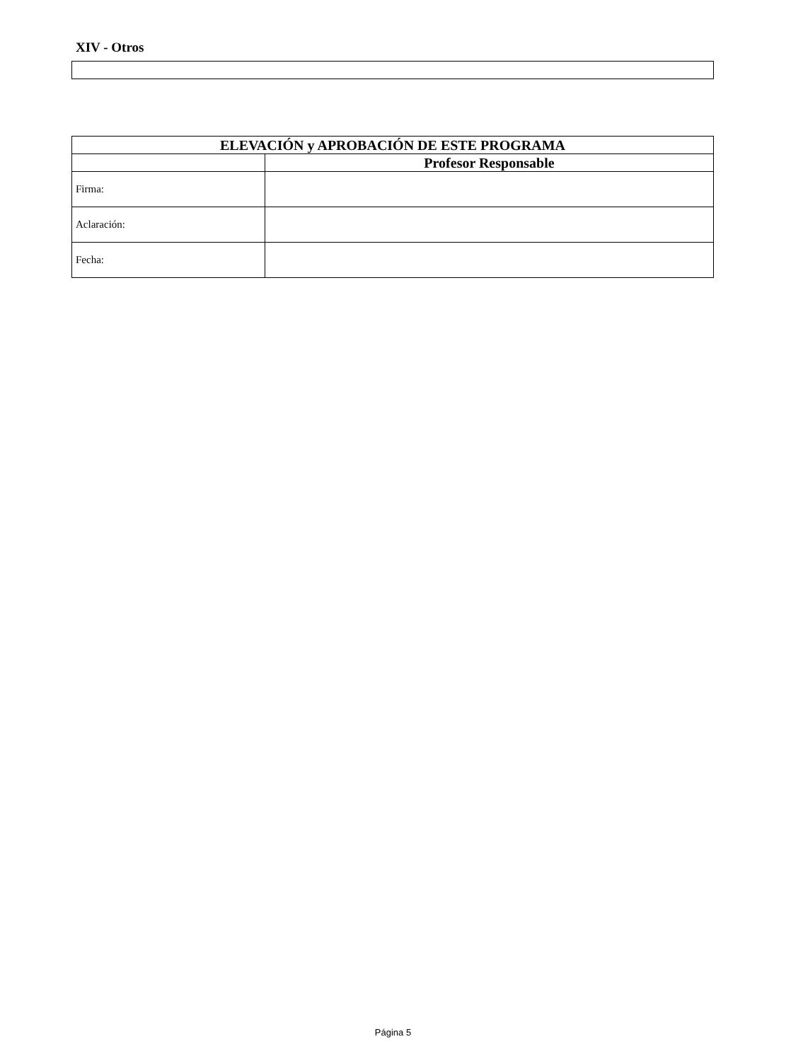XIV - Otros
| ELEVACIÓN y APROBACIÓN DE ESTE PROGRAMA | |
| --- | --- |
| | Profesor Responsable |
| Firma: | |
| Aclaración: | |
| Fecha: | |
Página 5